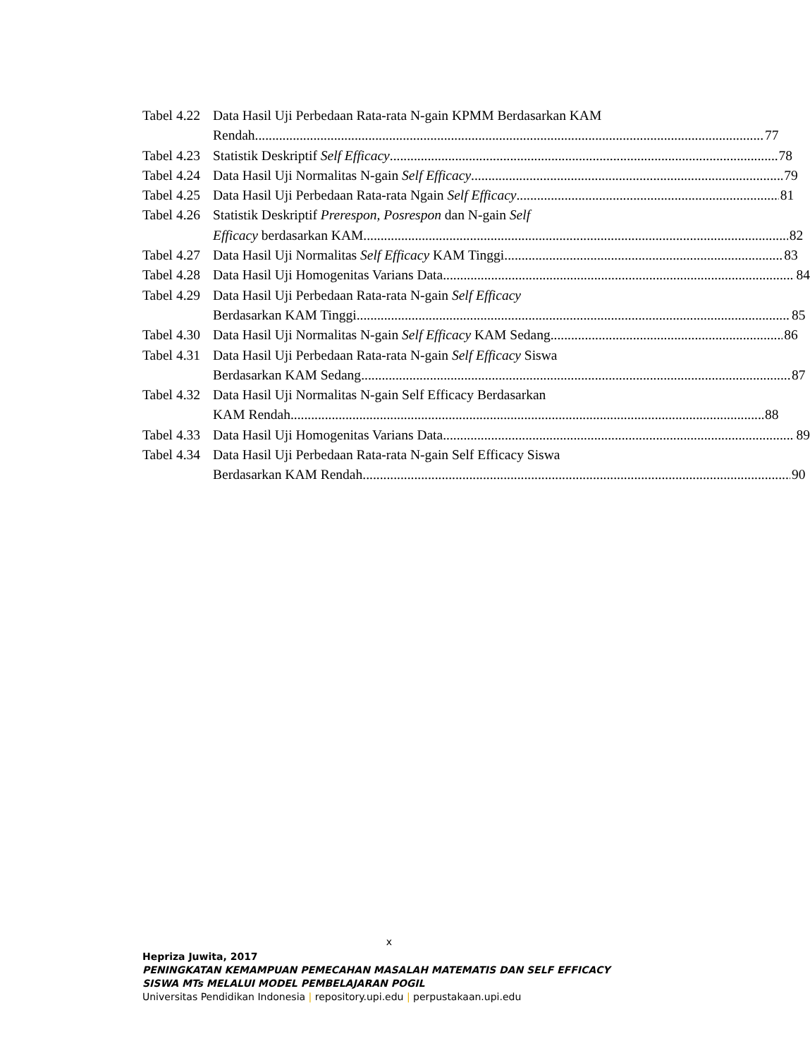Tabel 4.22
Data Hasil Uji Perbedaan Rata-rata N-gain KPMM Berdasarkan KAM
Rendah 77
Tabel 4.23
Statistik Deskriptif Self Efficacy 78
Tabel 4.24
Data Hasil Uji Normalitas N-gain Self Efficacy 79
Tabel 4.25
Data Hasil Uji Perbedaan Rata-rata Ngain Self Efficacy 81
Tabel 4.26
Statistik Deskriptif Prerespon, Posrespon dan N-gain Self
Efficacy berdasarkan KAM 82
Tabel 4.27
Data Hasil Uji Normalitas Self Efficacy KAM Tinggi 83
Tabel 4.28
Data Hasil Uji Homogenitas Varians Data 84
Tabel 4.29
Data Hasil Uji Perbedaan Rata-rata N-gain Self Efficacy
Berdasarkan KAM Tinggi 85
Tabel 4.30
Data Hasil Uji Normalitas N-gain Self Efficacy KAM Sedang 86
Tabel 4.31
Data Hasil Uji Perbedaan Rata-rata N-gain Self Efficacy Siswa
Berdasarkan KAM Sedang 87
Tabel 4.32
Data Hasil Uji Normalitas N-gain Self Efficacy Berdasarkan
KAM Rendah 88
Tabel 4.33
Data Hasil Uji Homogenitas Varians Data 89
Tabel 4.34
Data Hasil Uji Perbedaan Rata-rata N-gain Self Efficacy Siswa
Berdasarkan KAM Rendah 90
x
Hepriza Juwita, 2017
PENINGKATAN KEMAMPUAN PEMECAHAN MASALAH MATEMATIS DAN SELF EFFICACY SISWA MTs MELALUI MODEL PEMBELAJARAN POGIL
Universitas Pendidikan Indonesia | repository.upi.edu | perpustakaan.upi.edu